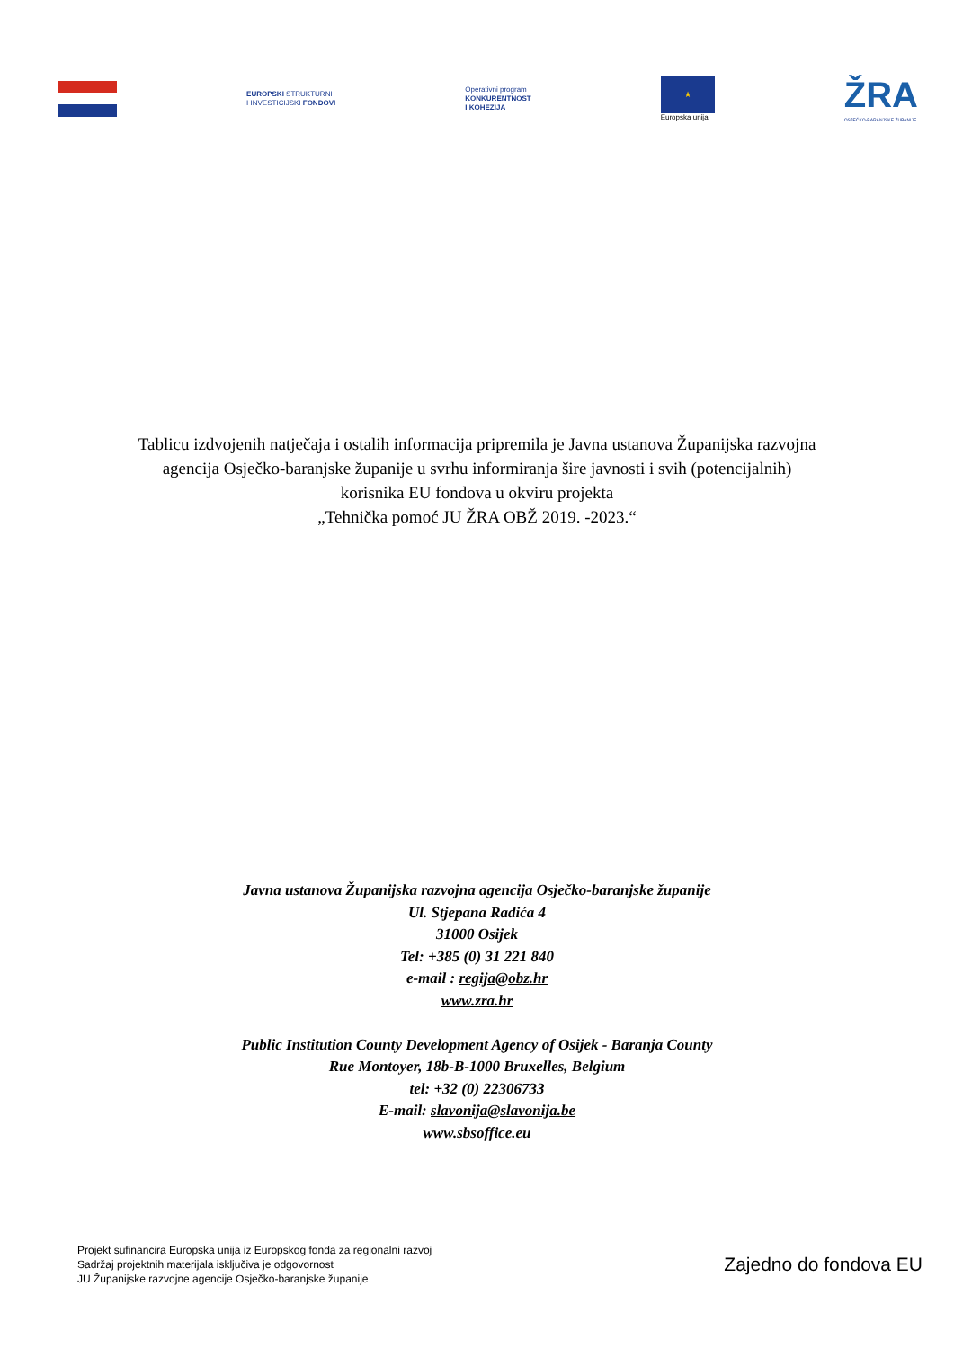EUROPSKI STRUKTURNI
I INVESTICIJSKI FONDOVI
Operativni program
KONKURENTNOST
I KOHEZIJA
★
Europska unija
ŽRA
OSJEČKO-BARANJSKE ŽUPANIJE
Tablicu izdvojenih natječaja i ostalih informacija pripremila je Javna ustanova Županijska razvojna agencija Osječko-baranjske županije u svrhu informiranja šire javnosti i svih (potencijalnih) korisnika EU fondova u okviru projekta
„Tehnička pomoć JU ŽRA OBŽ 2019. -2023.“
Javna ustanova Županijska razvojna agencija Osječko-baranjske županije
Ul. Stjepana Radića 4
31000 Osijek
Tel: +385 (0) 31 221 840
e-mail : regija@obz.hr
www.zra.hr
Public Institution County Development Agency of Osijek - Baranja County
Rue Montoyer, 18b-B-1000 Bruxelles, Belgium
tel: +32 (0) 22306733
E-mail: slavonija@slavonija.be
www.sbsoffice.eu
Projekt sufinancira Europska unija iz Europskog fonda za regionalni razvoj
Sadržaj projektnih materijala isključiva je odgovornost
JU Županijske razvojne agencije Osječko-baranjske županije
Zajedno do fondova EU